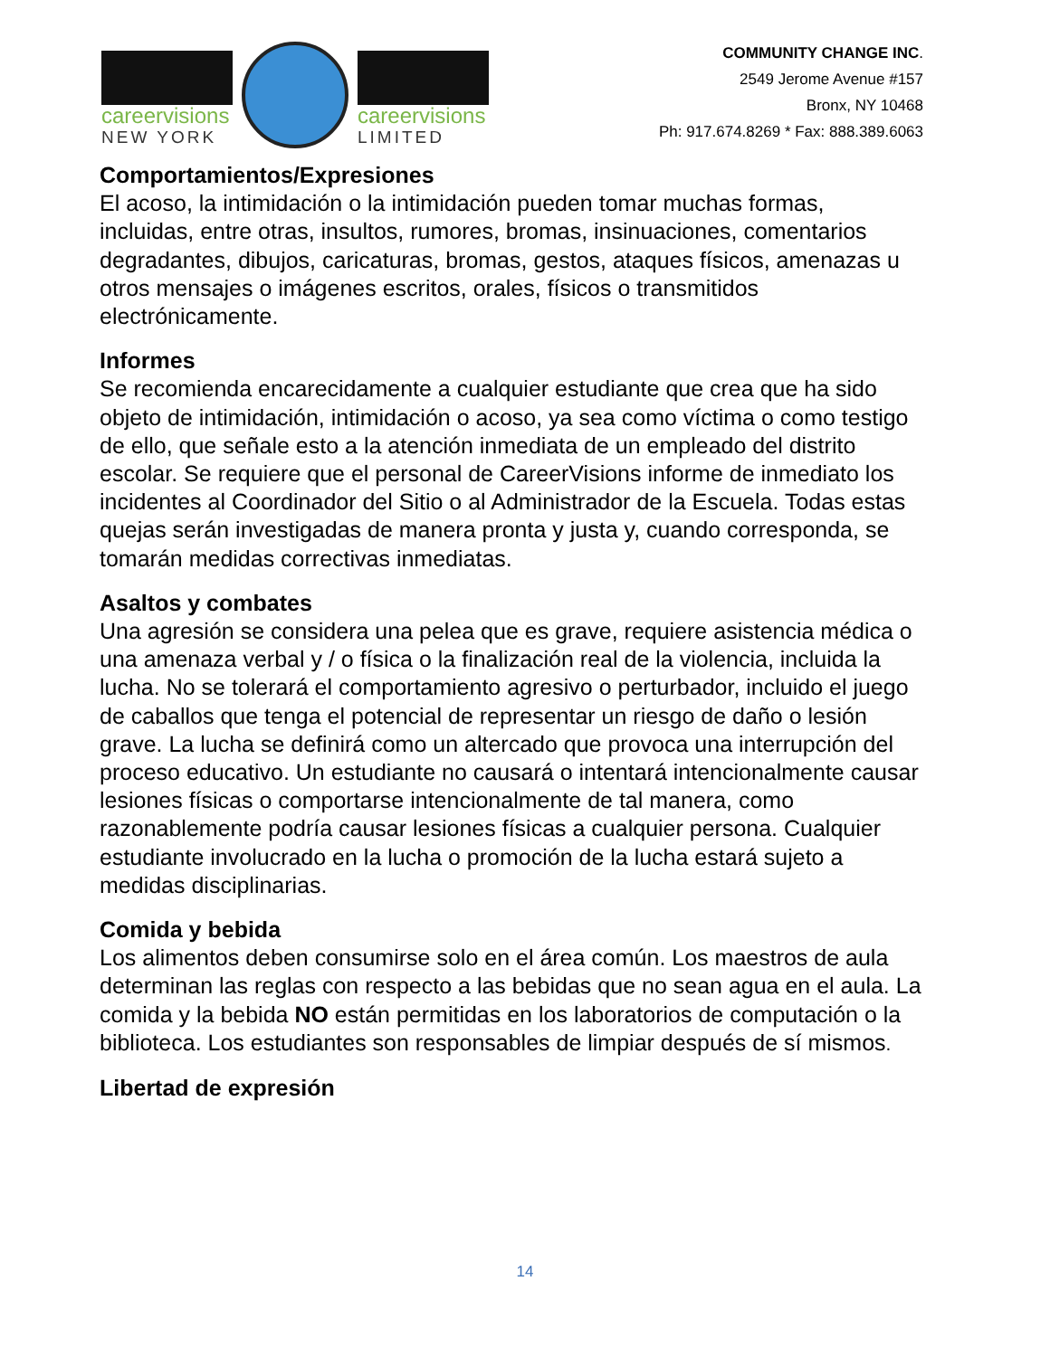careervisions
NEW YORK
careervisions
LIMITED
COMMUNITY CHANGE INC.
2549 Jerome Avenue #157
Bronx, NY 10468
Ph: 917.674.8269 * Fax: 888.389.6063
Comportamientos/Expresiones
El acoso, la intimidación o la intimidación pueden tomar muchas formas, incluidas, entre otras, insultos, rumores, bromas, insinuaciones, comentarios degradantes, dibujos, caricaturas, bromas, gestos, ataques físicos, amenazas u otros mensajes o imágenes escritos, orales, físicos o transmitidos electrónicamente.
Informes
Se recomienda encarecidamente a cualquier estudiante que crea que ha sido objeto de intimidación, intimidación o acoso, ya sea como víctima o como testigo de ello, que señale esto a la atención inmediata de un empleado del distrito escolar. Se requiere que el personal de CareerVisions informe de inmediato los incidentes al Coordinador del Sitio o al Administrador de la Escuela. Todas estas quejas serán investigadas de manera pronta y justa y, cuando corresponda, se tomarán medidas correctivas inmediatas.
Asaltos y combates
Una agresión se considera una pelea que es grave, requiere asistencia médica o una amenaza verbal y / o física o la finalización real de la violencia, incluida la lucha. No se tolerará el comportamiento agresivo o perturbador, incluido el juego de caballos que tenga el potencial de representar un riesgo de daño o lesión grave. La lucha se definirá como un altercado que provoca una interrupción del proceso educativo. Un estudiante no causará o intentará intencionalmente causar lesiones físicas o comportarse intencionalmente de tal manera, como razonablemente podría causar lesiones físicas a cualquier persona. Cualquier estudiante involucrado en la lucha o promoción de la lucha estará sujeto a medidas disciplinarias.
Comida y bebida
Los alimentos deben consumirse solo en el área común. Los maestros de aula determinan las reglas con respecto a las bebidas que no sean agua en el aula. La comida y la bebida NO están permitidas en los laboratorios de computación o la biblioteca. Los estudiantes son responsables de limpiar después de sí mismos.
Libertad de expresión
14